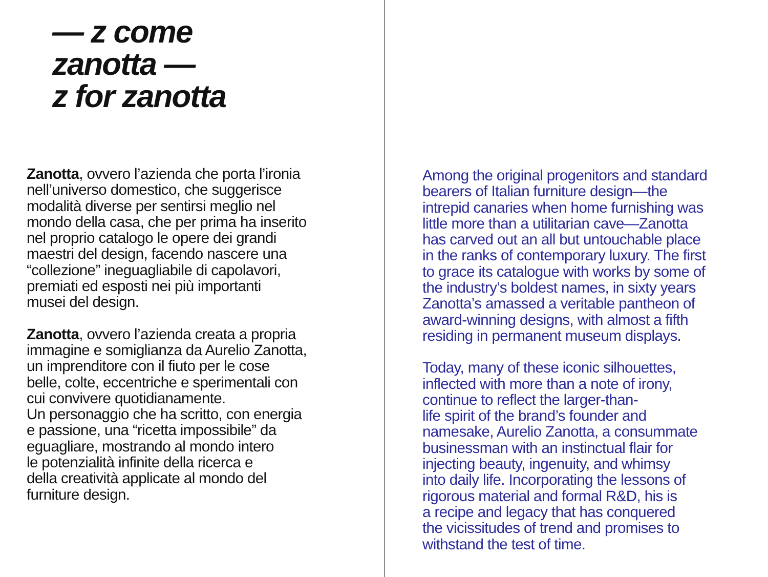— z come
zanotta —
z for zanotta
Zanotta, ovvero l’azienda che porta l’ironia
nell’universo domestico, che suggerisce
modalità diverse per sentirsi meglio nel
mondo della casa, che per prima ha inserito
nel proprio catalogo le opere dei grandi
maestri del design, facendo nascere una
“collezione” ineguagliabile di capolavori,
premiati ed esposti nei più importanti
musei del design.
Zanotta, ovvero l’azienda creata a propria
immagine e somiglianza da Aurelio Zanotta,
un imprenditore con il fiuto per le cose
belle, colte, eccentriche e sperimentali con
cui convivere quotidianamente.
Un personaggio che ha scritto, con energia
e passione, una “ricetta impossibile” da
eguagliare, mostrando al mondo intero
le potenzialità infinite della ricerca e
della creatività applicate al mondo del
furniture design.
Among the original progenitors and standard
bearers of Italian furniture design—the
intrepid canaries when home furnishing was
little more than a utilitarian cave—Zanotta
has carved out an all but untouchable place
in the ranks of contemporary luxury. The first
to grace its catalogue with works by some of
the industry’s boldest names, in sixty years
Zanotta’s amassed a veritable pantheon of
award-winning designs, with almost a fifth
residing in permanent museum displays.
Today, many of these iconic silhouettes,
inflected with more than a note of irony,
continue to reflect the larger-than-
life spirit of the brand’s founder and
namesake, Aurelio Zanotta, a consummate
businessman with an instinctual flair for
injecting beauty, ingenuity, and whimsy
into daily life. Incorporating the lessons of
rigorous material and formal R&D, his is
a recipe and legacy that has conquered
the vicissitudes of trend and promises to
withstand the test of time.